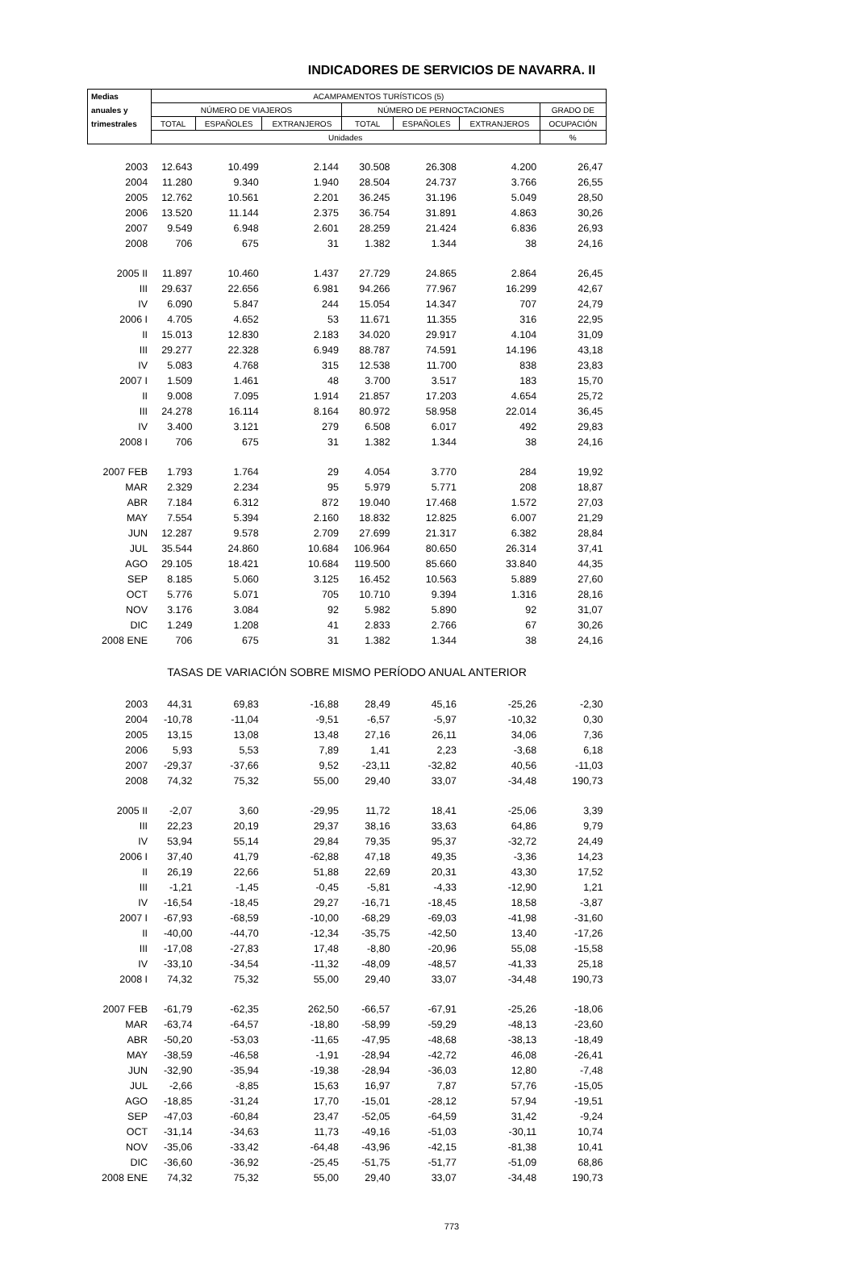INDICADORES DE SERVICIOS DE NAVARRA. II
| Medias | ACAMPAMENTOS TURÍSTICOS (5) | | | | | | |
| --- | --- | --- | --- | --- | --- | --- | --- |
| anuales y | NÚMERO DE VIAJEROS | | | NÚMERO DE PERNOCTACIONES | | | GRADO DE |
| trimestrales | TOTAL | ESPAÑOLES | EXTRANJEROS | TOTAL | ESPAÑOLES | EXTRANJEROS | OCUPACIÓN |
| | Unidades | | | | | | % |
| 2003 | 12.643 | 10.499 | 2.144 | 30.508 | 26.308 | 4.200 | 26,47 |
| 2004 | 11.280 | 9.340 | 1.940 | 28.504 | 24.737 | 3.766 | 26,55 |
| 2005 | 12.762 | 10.561 | 2.201 | 36.245 | 31.196 | 5.049 | 28,50 |
| 2006 | 13.520 | 11.144 | 2.375 | 36.754 | 31.891 | 4.863 | 30,26 |
| 2007 | 9.549 | 6.948 | 2.601 | 28.259 | 21.424 | 6.836 | 26,93 |
| 2008 | 706 | 675 | 31 | 1.382 | 1.344 | 38 | 24,16 |
| 2005 II | 11.897 | 10.460 | 1.437 | 27.729 | 24.865 | 2.864 | 26,45 |
| III | 29.637 | 22.656 | 6.981 | 94.266 | 77.967 | 16.299 | 42,67 |
| IV | 6.090 | 5.847 | 244 | 15.054 | 14.347 | 707 | 24,79 |
| 2006 I | 4.705 | 4.652 | 53 | 11.671 | 11.355 | 316 | 22,95 |
| II | 15.013 | 12.830 | 2.183 | 34.020 | 29.917 | 4.104 | 31,09 |
| III | 29.277 | 22.328 | 6.949 | 88.787 | 74.591 | 14.196 | 43,18 |
| IV | 5.083 | 4.768 | 315 | 12.538 | 11.700 | 838 | 23,83 |
| 2007 I | 1.509 | 1.461 | 48 | 3.700 | 3.517 | 183 | 15,70 |
| II | 9.008 | 7.095 | 1.914 | 21.857 | 17.203 | 4.654 | 25,72 |
| III | 24.278 | 16.114 | 8.164 | 80.972 | 58.958 | 22.014 | 36,45 |
| IV | 3.400 | 3.121 | 279 | 6.508 | 6.017 | 492 | 29,83 |
| 2008 I | 706 | 675 | 31 | 1.382 | 1.344 | 38 | 24,16 |
| 2007 FEB | 1.793 | 1.764 | 29 | 4.054 | 3.770 | 284 | 19,92 |
| MAR | 2.329 | 2.234 | 95 | 5.979 | 5.771 | 208 | 18,87 |
| ABR | 7.184 | 6.312 | 872 | 19.040 | 17.468 | 1.572 | 27,03 |
| MAY | 7.554 | 5.394 | 2.160 | 18.832 | 12.825 | 6.007 | 21,29 |
| JUN | 12.287 | 9.578 | 2.709 | 27.699 | 21.317 | 6.382 | 28,84 |
| JUL | 35.544 | 24.860 | 10.684 | 106.964 | 80.650 | 26.314 | 37,41 |
| AGO | 29.105 | 18.421 | 10.684 | 119.500 | 85.660 | 33.840 | 44,35 |
| SEP | 8.185 | 5.060 | 3.125 | 16.452 | 10.563 | 5.889 | 27,60 |
| OCT | 5.776 | 5.071 | 705 | 10.710 | 9.394 | 1.316 | 28,16 |
| NOV | 3.176 | 3.084 | 92 | 5.982 | 5.890 | 92 | 31,07 |
| DIC | 1.249 | 1.208 | 41 | 2.833 | 2.766 | 67 | 30,26 |
| 2008 ENE | 706 | 675 | 31 | 1.382 | 1.344 | 38 | 24,16 |
| TASAS DE VARIACIÓN SOBRE MISMO PERÍODO ANUAL ANTERIOR | | | | | | | |
| 2003 | 44,31 | 69,83 | -16,88 | 28,49 | 45,16 | -25,26 | -2,30 |
| 2004 | -10,78 | -11,04 | -9,51 | -6,57 | -5,97 | -10,32 | 0,30 |
| 2005 | 13,15 | 13,08 | 13,48 | 27,16 | 26,11 | 34,06 | 7,36 |
| 2006 | 5,93 | 5,53 | 7,89 | 1,41 | 2,23 | -3,68 | 6,18 |
| 2007 | -29,37 | -37,66 | 9,52 | -23,11 | -32,82 | 40,56 | -11,03 |
| 2008 | 74,32 | 75,32 | 55,00 | 29,40 | 33,07 | -34,48 | 190,73 |
| 2005 II | -2,07 | 3,60 | -29,95 | 11,72 | 18,41 | -25,06 | 3,39 |
| III | 22,23 | 20,19 | 29,37 | 38,16 | 33,63 | 64,86 | 9,79 |
| IV | 53,94 | 55,14 | 29,84 | 79,35 | 95,37 | -32,72 | 24,49 |
| 2006 I | 37,40 | 41,79 | -62,88 | 47,18 | 49,35 | -3,36 | 14,23 |
| II | 26,19 | 22,66 | 51,88 | 22,69 | 20,31 | 43,30 | 17,52 |
| III | -1,21 | -1,45 | -0,45 | -5,81 | -4,33 | -12,90 | 1,21 |
| IV | -16,54 | -18,45 | 29,27 | -16,71 | -18,45 | 18,58 | -3,87 |
| 2007 I | -67,93 | -68,59 | -10,00 | -68,29 | -69,03 | -41,98 | -31,60 |
| II | -40,00 | -44,70 | -12,34 | -35,75 | -42,50 | 13,40 | -17,26 |
| III | -17,08 | -27,83 | 17,48 | -8,80 | -20,96 | 55,08 | -15,58 |
| IV | -33,10 | -34,54 | -11,32 | -48,09 | -48,57 | -41,33 | 25,18 |
| 2008 I | 74,32 | 75,32 | 55,00 | 29,40 | 33,07 | -34,48 | 190,73 |
| 2007 FEB | -61,79 | -62,35 | 262,50 | -66,57 | -67,91 | -25,26 | -18,06 |
| MAR | -63,74 | -64,57 | -18,80 | -58,99 | -59,29 | -48,13 | -23,60 |
| ABR | -50,20 | -53,03 | -11,65 | -47,95 | -48,68 | -38,13 | -18,49 |
| MAY | -38,59 | -46,58 | -1,91 | -28,94 | -42,72 | 46,08 | -26,41 |
| JUN | -32,90 | -35,94 | -19,38 | -28,94 | -36,03 | 12,80 | -7,48 |
| JUL | -2,66 | -8,85 | 15,63 | 16,97 | 7,87 | 57,76 | -15,05 |
| AGO | -18,85 | -31,24 | 17,70 | -15,01 | -28,12 | 57,94 | -19,51 |
| SEP | -47,03 | -60,84 | 23,47 | -52,05 | -64,59 | 31,42 | -9,24 |
| OCT | -31,14 | -34,63 | 11,73 | -49,16 | -51,03 | -30,11 | 10,74 |
| NOV | -35,06 | -33,42 | -64,48 | -43,96 | -42,15 | -81,38 | 10,41 |
| DIC | -36,60 | -36,92 | -25,45 | -51,75 | -51,77 | -51,09 | 68,86 |
| 2008 ENE | 74,32 | 75,32 | 55,00 | 29,40 | 33,07 | -34,48 | 190,73 |
773